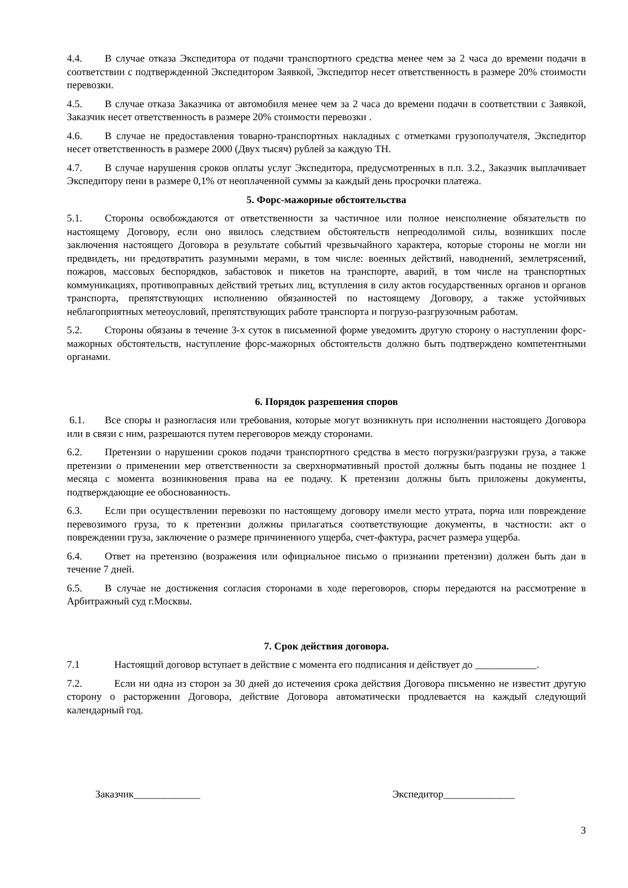4.4. В случае отказа Экспедитора от подачи транспортного средства менее чем за 2 часа до времени подачи в соответствии с подтвержденной Экспедитором Заявкой, Экспедитор несет ответственность в размере 20% стоимости перевозки.
4.5. В случае отказа Заказчика от автомобиля менее чем за 2 часа до времени подачи в соответствии с Заявкой, Заказчик несет ответственность в размере 20% стоимости перевозки .
4.6. В случае не предоставления товарно-транспортных накладных с отметками грузополучателя, Экспедитор несет ответственность в размере 2000 (Двух тысяч) рублей за каждую ТН.
4.7. В случае нарушения сроков оплаты услуг Экспедитора, предусмотренных в п.п. 3.2., Заказчик выплачивает Экспедитору пени в размере 0,1% от неоплаченной суммы за каждый день просрочки платежа.
5. Форс-мажорные обстоятельства
5.1. Стороны освобождаются от ответственности за частичное или полное неисполнение обязательств по настоящему Договору, если оно явилось следствием обстоятельств непреодолимой силы, возникших после заключения настоящего Договора в результате событий чрезвычайного характера, которые стороны не могли ни предвидеть, ни предотвратить разумными мерами, в том числе: военных действий, наводнений, землетрясений, пожаров, массовых беспорядков, забастовок и пикетов на транспорте, аварий, в том числе на транспортных коммуникациях, противоправных действий третьих лиц, вступления в силу актов государственных органов и органов транспорта, препятствующих исполнению обязанностей по настоящему Договору, а также устойчивых неблагоприятных метеоусловий, препятствующих работе транспорта и погрузо-разгрузочным работам.
5.2. Стороны обязаны в течение 3-х суток в письменной форме уведомить другую сторону о наступлении форс-мажорных обстоятельств, наступление форс-мажорных обстоятельств должно быть подтверждено компетентными органами.
6. Порядок разрешения споров
6.1. Все споры и разногласия или требования, которые могут возникнуть при исполнении настоящего Договора или в связи с ним, разрешаются путем переговоров между сторонами.
6.2. Претензии о нарушении сроков подачи транспортного средства в место погрузки/разгрузки груза, а также претензии о применении мер ответственности за сверхнормативный простой должны быть поданы не позднее 1 месяца с момента возникновения права на ее подачу. К претензии должны быть приложены документы, подтверждающие ее обоснованность.
6.3. Если при осуществлении перевозки по настоящему договору имели место утрата, порча или повреждение перевозимого груза, то к претензии должны прилагаться соответствующие документы, в частности: акт о повреждении груза, заключение о размере причиненного ущерба, счет-фактура, расчет размера ущерба.
6.4. Ответ на претензию (возражения или официальное письмо о признании претензии) должен быть дан в течение 7 дней.
6.5. В случае не достижения согласия сторонами в ходе переговоров, споры передаются на рассмотрение в Арбитражный суд г.Москвы.
7. Срок действия договора.
7.1 Настоящий договор вступает в действие с момента его подписания и действует до ____________.
7.2. Если ни одна из сторон за 30 дней до истечения срока действия Договора письменно не известит другую сторону о расторжении Договора, действие Договора автоматически продлевается на каждый следующий календарный год.
Заказчик_____________ Экспедитор______________
3